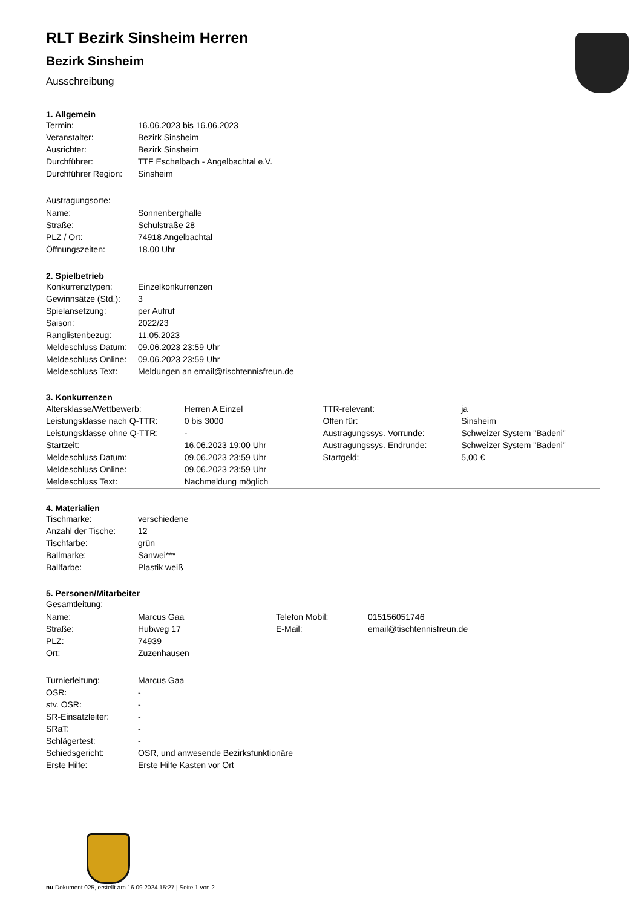RLT Bezirk Sinsheim Herren
Bezirk Sinsheim
Ausschreibung
1. Allgemein
| Termin: | 16.06.2023 bis 16.06.2023 |
| Veranstalter: | Bezirk Sinsheim |
| Ausrichter: | Bezirk Sinsheim |
| Durchführer: | TTF Eschelbach - Angelbachtal e.V. |
| Durchführer Region: | Sinsheim |
| Austragungsorte: | |
| Name: | Sonnenberghalle |
| Straße: | Schulstraße 28 |
| PLZ / Ort: | 74918 Angelbachtal |
| Öffnungszeiten: | 18.00 Uhr |
2. Spielbetrieb
| Konkurrenztypen: | Einzelkonkurrenzen |
| Gewinnsätze (Std.): | 3 |
| Spielansetzung: | per Aufruf |
| Saison: | 2022/23 |
| Ranglistenbezug: | 11.05.2023 |
| Meldeschluss Datum: | 09.06.2023 23:59 Uhr |
| Meldeschluss Online: | 09.06.2023 23:59 Uhr |
| Meldeschluss Text: | Meldungen an email@tischtennisfreun.de |
3. Konkurrenzen
| Altersklasse/Wettbewerb: | Herren A Einzel | TTR-relevant: | ja |
| Leistungsklasse nach Q-TTR: | 0 bis 3000 | Offen für: | Sinsheim |
| Leistungsklasse ohne Q-TTR: | - | Austragungssys. Vorrunde: | Schweizer System "Badeni" |
| Startzeit: | 16.06.2023 19:00 Uhr | Austragungssys. Endrunde: | Schweizer System "Badeni" |
| Meldeschluss Datum: | 09.06.2023 23:59 Uhr | Startgeld: | 5,00 € |
| Meldeschluss Online: | 09.06.2023 23:59 Uhr | | |
| Meldeschluss Text: | Nachmeldung möglich | | |
4. Materialien
| Tischmarke: | verschiedene |
| Anzahl der Tische: | 12 |
| Tischfarbe: | grün |
| Ballmarke: | Sanwei*** |
| Ballfarbe: | Plastik weiß |
5. Personen/Mitarbeiter
| Gesamtleitung: | | | |
| Name: | Marcus Gaa | Telefon Mobil: | 015156051746 |
| Straße: | Hubweg 17 | E-Mail: | email@tischtennisfreun.de |
| PLZ: | 74939 | | |
| Ort: | Zuzenhausen | | |
| Turnierleitung: | Marcus Gaa |
| OSR: | - |
| stv. OSR: | - |
| SR-Einsatzleiter: | - |
| SRaT: | - |
| Schlägertest: | - |
| Schiedsgericht: | OSR, und anwesende Bezirksfunktionäre |
| Erste Hilfe: | Erste Hilfe Kasten vor Ort |
nu.Dokument 025, erstellt am 16.09.2024 15:27 | Seite 1 von 2